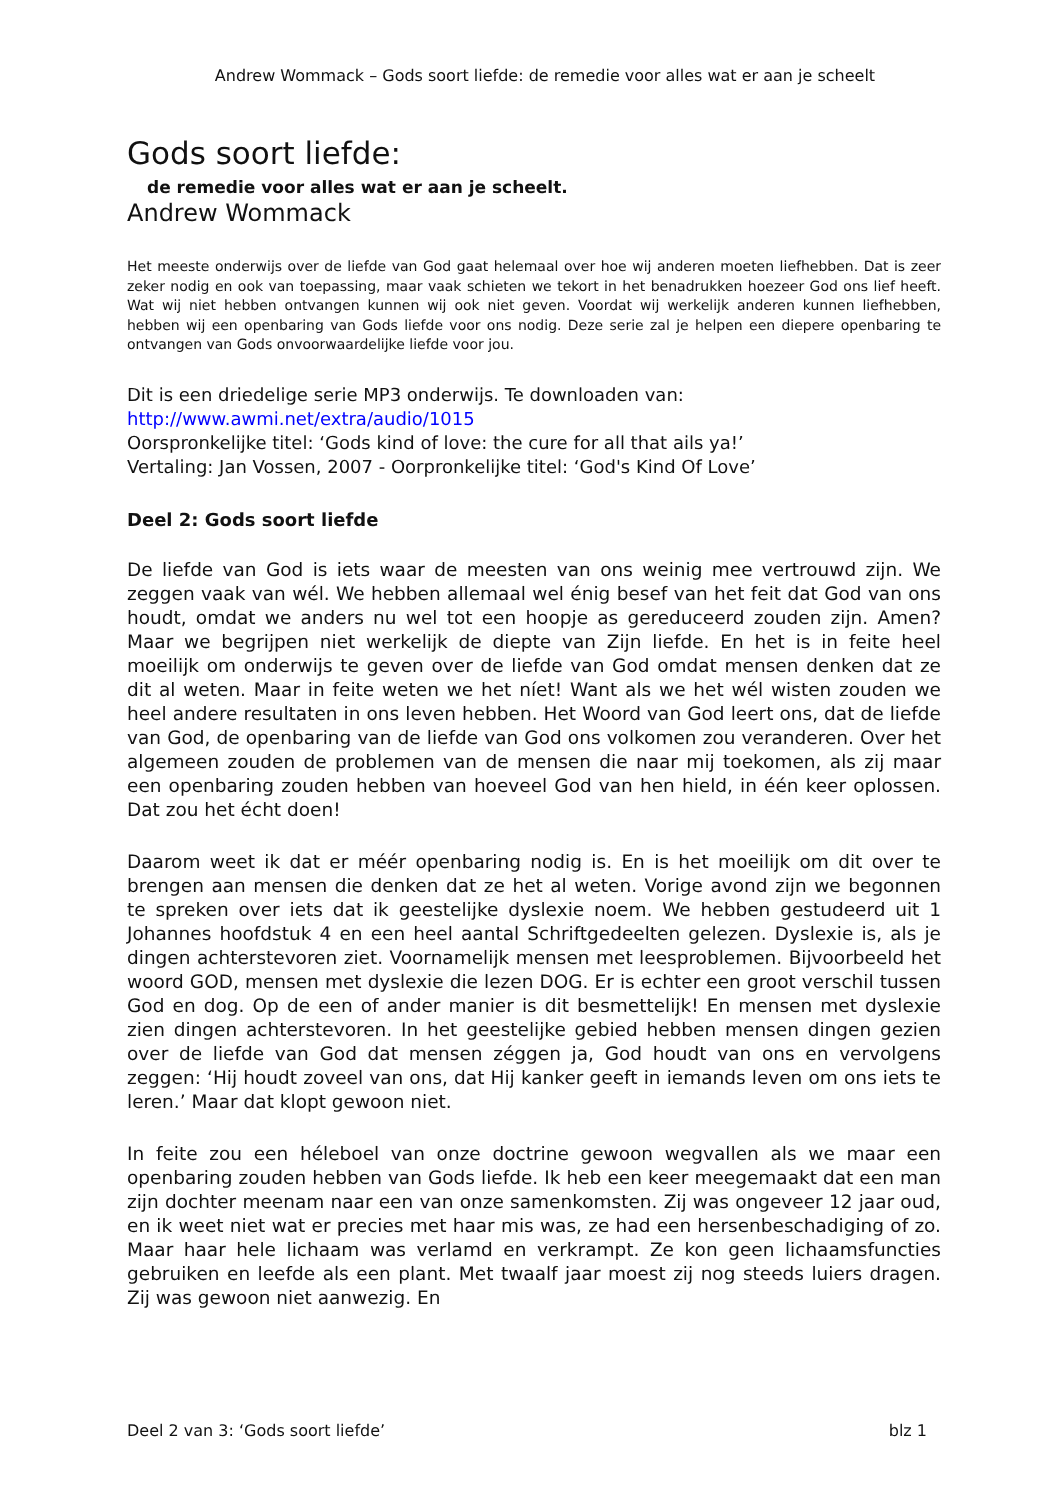Andrew Wommack – Gods soort liefde: de remedie voor alles wat er aan je scheelt
Gods soort liefde:
de remedie voor alles wat er aan je scheelt.
Andrew Wommack
Het meeste onderwijs over de liefde van God gaat helemaal over hoe wij anderen moeten liefhebben. Dat is zeer zeker nodig en ook van toepassing, maar vaak schieten we tekort in het benadrukken hoezeer God ons lief heeft. Wat wij niet hebben ontvangen kunnen wij ook niet geven. Voordat wij werkelijk anderen kunnen liefhebben, hebben wij een openbaring van Gods liefde voor ons nodig. Deze serie zal je helpen een diepere openbaring te ontvangen van Gods onvoorwaardelijke liefde voor jou.
Dit is een driedelige serie MP3 onderwijs. Te downloaden van:
http://www.awmi.net/extra/audio/1015
Oorspronkelijke titel: ‘Gods kind of love: the cure for all that ails ya!’
Vertaling: Jan Vossen, 2007 - Oorpronkelijke titel: ‘God's Kind Of Love’
Deel 2: Gods soort liefde
De liefde van God is iets waar de meesten van ons weinig mee vertrouwd zijn. We zeggen vaak van wél. We hebben allemaal wel énig besef van het feit dat God van ons houdt, omdat we anders nu wel tot een hoopje as gereduceerd zouden zijn. Amen? Maar we begrijpen niet werkelijk de diepte van Zijn liefde. En het is in feite heel moeilijk om onderwijs te geven over de liefde van God omdat mensen denken dat ze dit al weten. Maar in feite weten we het níet! Want als we het wél wisten zouden we heel andere resultaten in ons leven hebben. Het Woord van God leert ons, dat de liefde van God, de openbaring van de liefde van God ons volkomen zou veranderen. Over het algemeen zouden de problemen van de mensen die naar mij toekomen, als zij maar een openbaring zouden hebben van hoeveel God van hen hield, in één keer oplossen. Dat zou het écht doen!
Daarom weet ik dat er méér openbaring nodig is. En is het moeilijk om dit over te brengen aan mensen die denken dat ze het al weten. Vorige avond zijn we begonnen te spreken over iets dat ik geestelijke dyslexie noem. We hebben gestudeerd uit 1 Johannes hoofdstuk 4 en een heel aantal Schriftgedeelten gelezen. Dyslexie is, als je dingen achterstevoren ziet. Voornamelijk mensen met leesproblemen. Bijvoorbeeld het woord GOD, mensen met dyslexie die lezen DOG. Er is echter een groot verschil tussen God en dog. Op de een of ander manier is dit besmettelijk! En mensen met dyslexie zien dingen achterstevoren. In het geestelijke gebied hebben mensen dingen gezien over de liefde van God dat mensen zéggen ja, God houdt van ons en vervolgens zeggen: ‘Hij houdt zoveel van ons, dat Hij kanker geeft in iemands leven om ons iets te leren.’ Maar dat klopt gewoon niet.
In feite zou een héleboel van onze doctrine gewoon wegvallen als we maar een openbaring zouden hebben van Gods liefde. Ik heb een keer meegemaakt dat een man zijn dochter meenam naar een van onze samenkomsten. Zij was ongeveer 12 jaar oud, en ik weet niet wat er precies met haar mis was, ze had een hersenbeschadiging of zo. Maar haar hele lichaam was verlamd en verkrampt. Ze kon geen lichaamsfuncties gebruiken en leefde als een plant. Met twaalf jaar moest zij nog steeds luiers dragen. Zij was gewoon niet aanwezig. En
Deel 2 van 3: ‘Gods soort liefde’ blz 1